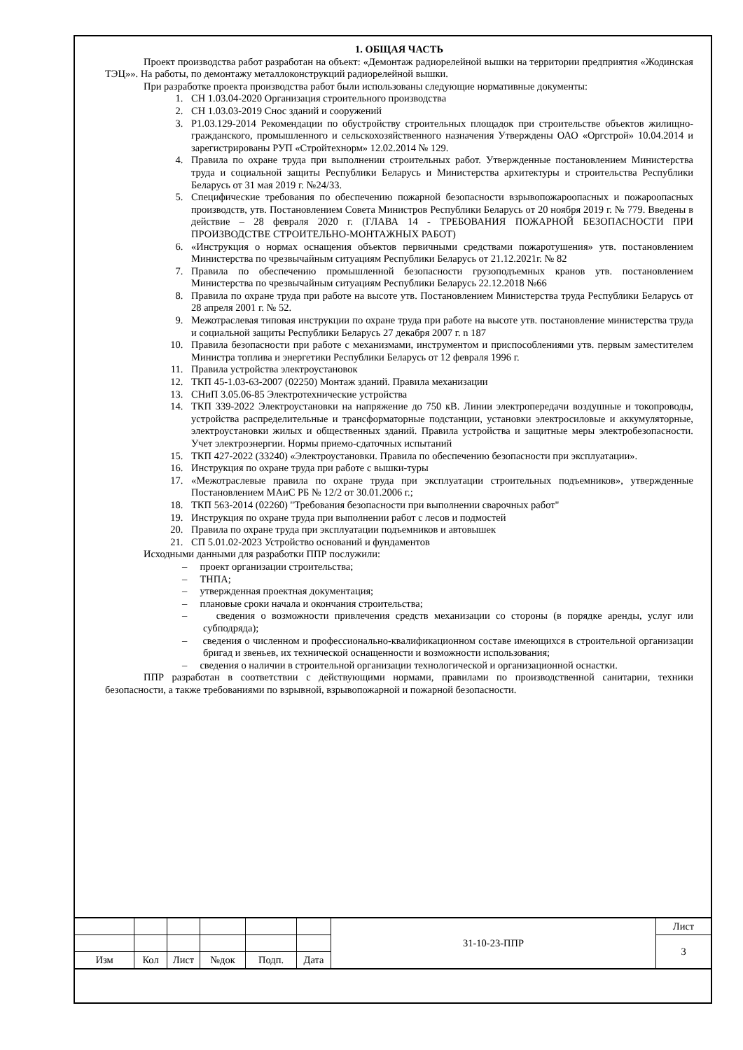1. ОБЩАЯ ЧАСТЬ
Проект производства работ разработан на объект: «Демонтаж радиорелейной вышки на территории предприятия «Жодинская ТЭЦ»». На работы, по демонтажу металлоконструкций радиорелейной вышки.
При разработке проекта производства работ были использованы следующие нормативные документы:
1. СН 1.03.04-2020 Организация строительного производства
2. СН 1.03.03-2019 Снос зданий и сооружений
3. Р1.03.129-2014 Рекомендации по обустройству строительных площадок при строительстве объектов жилищно-гражданского, промышленного и сельскохозяйственного назначения Утверждены ОАО «Оргстрой» 10.04.2014 и зарегистрированы РУП «Стройтехнорм» 12.02.2014 № 129.
4. Правила по охране труда при выполнении строительных работ. Утвержденные постановлением Министерства труда и социальной защиты Республики Беларусь и Министерства архитектуры и строительства Республики Беларусь от 31 мая 2019 г. №24/33.
5. Специфические требования по обеспечению пожарной безопасности взрывопожароопасных и пожароопасных производств, утв. Постановлением Совета Министров Республики Беларусь от 20 ноября 2019 г. № 779. Введены в действие – 28 февраля 2020 г. (ГЛАВА 14 - ТРЕБОВАНИЯ ПОЖАРНОЙ БЕЗОПАСНОСТИ ПРИ ПРОИЗВОДСТВЕ СТРОИТЕЛЬНО-МОНТАЖНЫХ РАБОТ)
6. «Инструкция о нормах оснащения объектов первичными средствами пожаротушения» утв. постановлением Министерства по чрезвычайным ситуациям Республики Беларусь от 21.12.2021г. № 82
7. Правила по обеспечению промышленной безопасности грузоподъемных кранов утв. постановлением Министерства по чрезвычайным ситуациям Республики Беларусь 22.12.2018 №66
8. Правила по охране труда при работе на высоте утв. Постановлением Министерства труда Республики Беларусь от 28 апреля 2001 г. № 52.
9. Межотраслевая типовая инструкции по охране труда при работе на высоте утв. постановление министерства труда и социальной защиты Республики Беларусь 27 декабря 2007 г. n 187
10. Правила безопасности при работе с механизмами, инструментом и приспособлениями утв. первым заместителем Министра топлива и энергетики Республики Беларусь от 12 февраля 1996 г.
11. Правила устройства электроустановок
12. ТКП 45-1.03-63-2007 (02250) Монтаж зданий. Правила механизации
13. СНиП 3.05.06-85 Электротехнические устройства
14. ТКП 339-2022 Электроустановки на напряжение до 750 кВ. Линии электропередачи воздушные и токопроводы, устройства распределительные и трансформаторные подстанции, установки электросиловые и аккумуляторные, электроустановки жилых и общественных зданий. Правила устройства и защитные меры электробезопасности. Учет электроэнергии. Нормы приемо-сдаточных испытаний
15. ТКП 427-2022 (33240) «Электроустановки. Правила по обеспечению безопасности при эксплуатации».
16. Инструкция по охране труда при работе с вышки-туры
17. «Межотраслевые правила по охране труда при эксплуатации строительных подъемников», утвержденные Постановлением МАиС РБ № 12/2 от 30.01.2006 г.;
18. ТКП 563-2014 (02260) "Требования безопасности при выполнении сварочных работ"
19. Инструкция по охране труда при выполнении работ с лесов и подмостей
20. Правила по охране труда при эксплуатации подъемников и автовышек
21. СП 5.01.02-2023 Устройство оснований и фундаментов
Исходными данными для разработки ППР послужили:
– проект организации строительства;
– ТНПА;
– утвержденная проектная документация;
– плановые сроки начала и окончания строительства;
– сведения о возможности привлечения средств механизации со стороны (в порядке аренды, услуг или субподряда);
– сведения о численном и профессионально-квалификационном составе имеющихся в строительной организации бригад и звеньев, их технической оснащенности и возможности использования;
– сведения о наличии в строительной организации технологической и организационной оснастки.
ППР разработан в соответствии с действующими нормами, правилами по производственной санитарии, техники безопасности, а также требованиями по взрывной, взрывопожарной и пожарной безопасности.
| | | | | | | 31-10-23-ППР | Лист |
| | | | | | | | 3 |
| Изм | Кол | Лист | №док | Подп. | Дата | | |